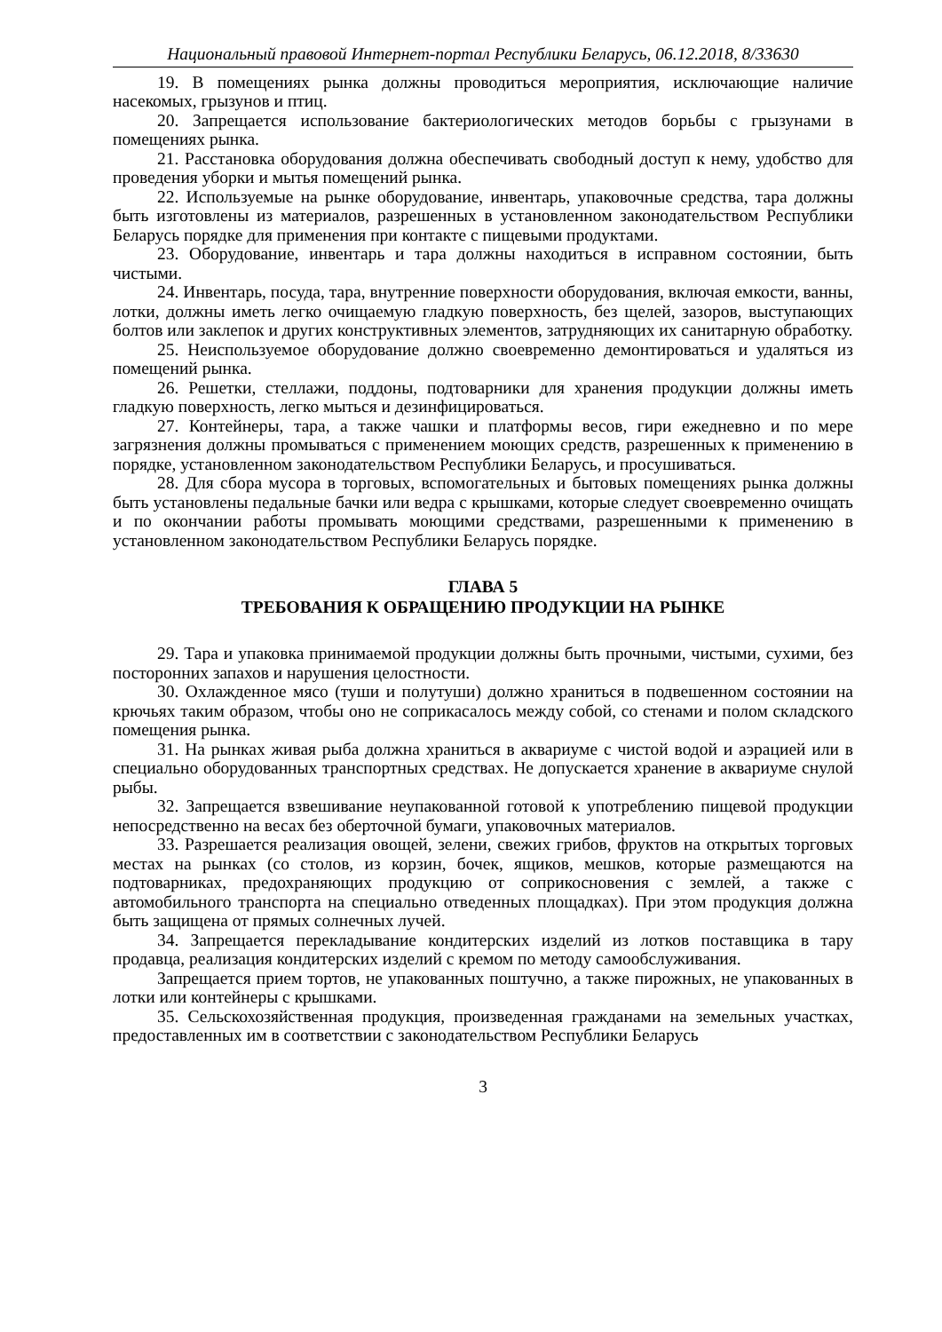Национальный правовой Интернет-портал Республики Беларусь, 06.12.2018, 8/33630
19. В помещениях рынка должны проводиться мероприятия, исключающие наличие насекомых, грызунов и птиц.
20. Запрещается использование бактериологических методов борьбы с грызунами в помещениях рынка.
21. Расстановка оборудования должна обеспечивать свободный доступ к нему, удобство для проведения уборки и мытья помещений рынка.
22. Используемые на рынке оборудование, инвентарь, упаковочные средства, тара должны быть изготовлены из материалов, разрешенных в установленном законодательством Республики Беларусь порядке для применения при контакте с пищевыми продуктами.
23. Оборудование, инвентарь и тара должны находиться в исправном состоянии, быть чистыми.
24. Инвентарь, посуда, тара, внутренние поверхности оборудования, включая емкости, ванны, лотки, должны иметь легко очищаемую гладкую поверхность, без щелей, зазоров, выступающих болтов или заклепок и других конструктивных элементов, затрудняющих их санитарную обработку.
25. Неиспользуемое оборудование должно своевременно демонтироваться и удаляться из помещений рынка.
26. Решетки, стеллажи, поддоны, подтоварники для хранения продукции должны иметь гладкую поверхность, легко мыться и дезинфицироваться.
27. Контейнеры, тара, а также чашки и платформы весов, гири ежедневно и по мере загрязнения должны промываться с применением моющих средств, разрешенных к применению в порядке, установленном законодательством Республики Беларусь, и просушиваться.
28. Для сбора мусора в торговых, вспомогательных и бытовых помещениях рынка должны быть установлены педальные бачки или ведра с крышками, которые следует своевременно очищать и по окончании работы промывать моющими средствами, разрешенными к применению в установленном законодательством Республики Беларусь порядке.
ГЛАВА 5
ТРЕБОВАНИЯ К ОБРАЩЕНИЮ ПРОДУКЦИИ НА РЫНКЕ
29. Тара и упаковка принимаемой продукции должны быть прочными, чистыми, сухими, без посторонних запахов и нарушения целостности.
30. Охлажденное мясо (туши и полутуши) должно храниться в подвешенном состоянии на крючьях таким образом, чтобы оно не соприкасалось между собой, со стенами и полом складского помещения рынка.
31. На рынках живая рыба должна храниться в аквариуме с чистой водой и аэрацией или в специально оборудованных транспортных средствах. Не допускается хранение в аквариуме снулой рыбы.
32. Запрещается взвешивание неупакованной готовой к употреблению пищевой продукции непосредственно на весах без оберточной бумаги, упаковочных материалов.
33. Разрешается реализация овощей, зелени, свежих грибов, фруктов на открытых торговых местах на рынках (со столов, из корзин, бочек, ящиков, мешков, которые размещаются на подтоварниках, предохраняющих продукцию от соприкосновения с землей, а также с автомобильного транспорта на специально отведенных площадках). При этом продукция должна быть защищена от прямых солнечных лучей.
34. Запрещается перекладывание кондитерских изделий из лотков поставщика в тару продавца, реализация кондитерских изделий с кремом по методу самообслуживания.
Запрещается прием тортов, не упакованных поштучно, а также пирожных, не упакованных в лотки или контейнеры с крышками.
35. Сельскохозяйственная продукция, произведенная гражданами на земельных участках, предоставленных им в соответствии с законодательством Республики Беларусь
3